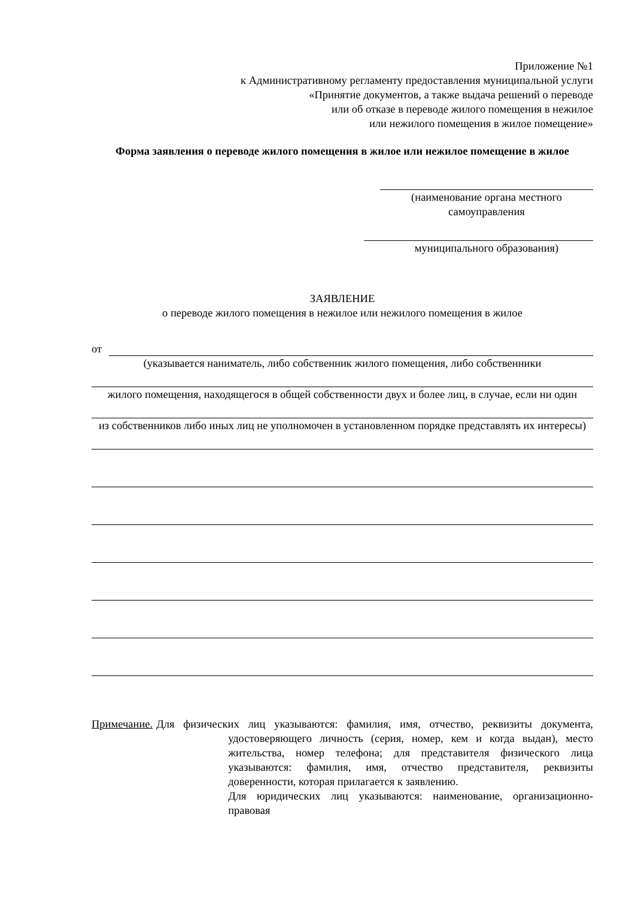Приложение №1
к Административному регламенту предоставления муниципальной услуги
«Принятие документов, а также выдача решений о переводе
или об отказе в переводе жилого помещения в нежилое
или нежилого помещения в жилое помещение»
Форма заявления о переводе жилого помещения в жилое или нежилое помещение в жилое
(наименование органа местного
самоуправления
муниципального образования)
ЗАЯВЛЕНИЕ
о переводе жилого помещения в нежилое или нежилого помещения в жилое
от
(указывается наниматель, либо собственник жилого помещения, либо собственники
жилого помещения, находящегося в общей собственности двух и более лиц, в случае, если ни один
из собственников либо иных лиц не уполномочен в установленном порядке представлять их интересы)
Примечание. Для физических лиц указываются: фамилия, имя, отчество, реквизиты документа, удостоверяющего личность (серия, номер, кем и когда выдан), место жительства, номер телефона; для представителя физического лица указываются: фамилия, имя, отчество представителя, реквизиты доверенности, которая прилагается к заявлению.
Для юридических лиц указываются: наименование, организационно-правовая